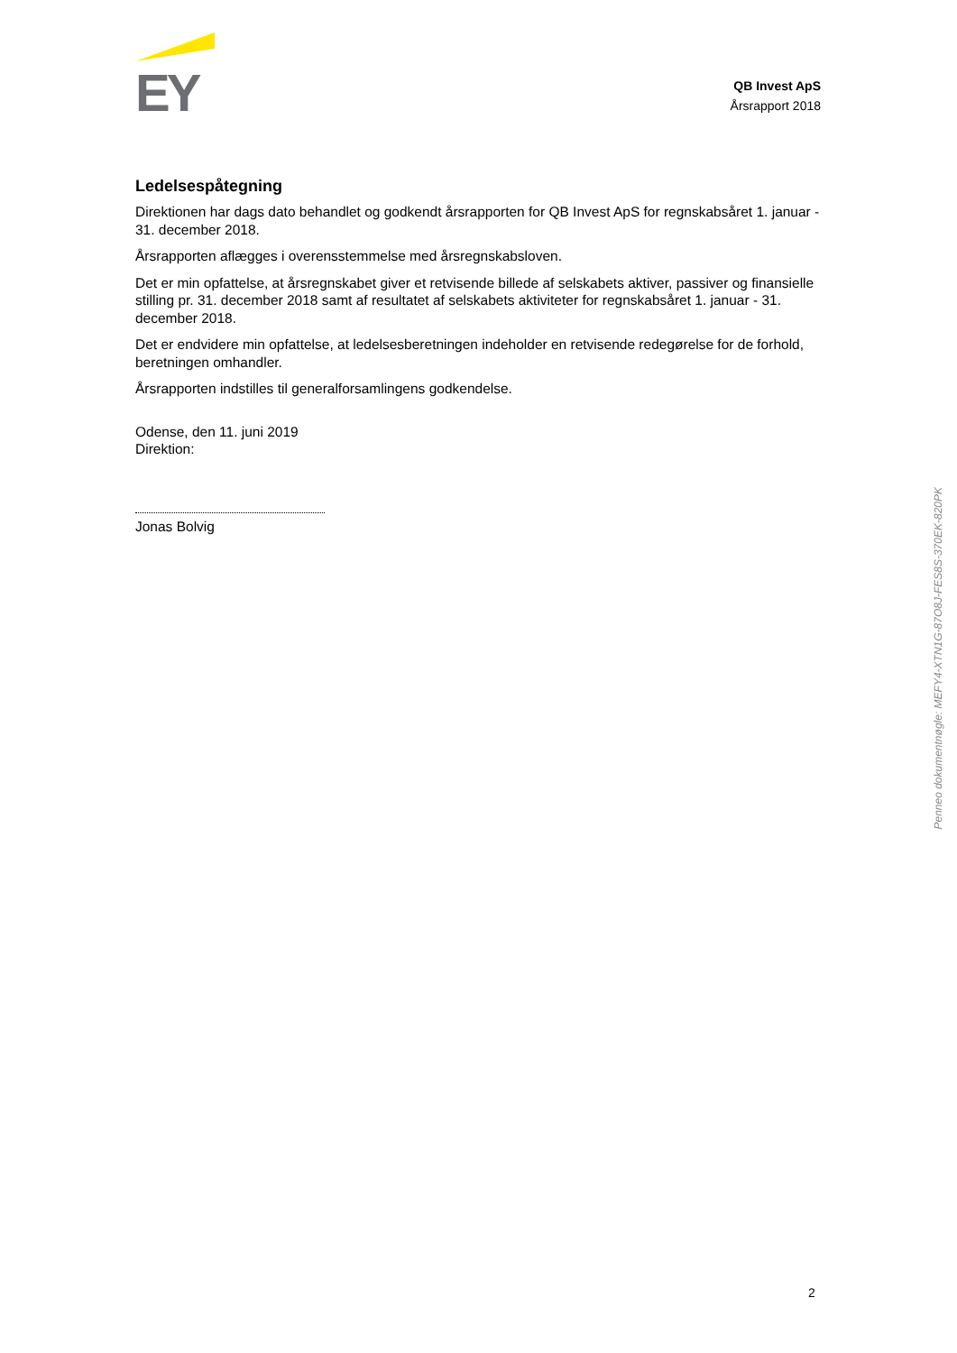EY
QB Invest ApS
Årsrapport 2018
Ledelsespåtegning
Direktionen har dags dato behandlet og godkendt årsrapporten for QB Invest ApS for regnskabsåret 1. januar - 31. december 2018.
Årsrapporten aflægges i overensstemmelse med årsregnskabsloven.
Det er min opfattelse, at årsregnskabet giver et retvisende billede af selskabets aktiver, passiver og finansielle stilling pr. 31. december 2018 samt af resultatet af selskabets aktiviteter for regnskabsåret 1. januar - 31. december 2018.
Det er endvidere min opfattelse, at ledelsesberetningen indeholder en retvisende redegørelse for de forhold, beretningen omhandler.
Årsrapporten indstilles til generalforsamlingens godkendelse.
Odense, den 11. juni 2019
Direktion:
Jonas Bolvig
Penneo dokumentnøgle: MEFY4-XTN1G-87O8J-FES8S-370EK-820PK
2